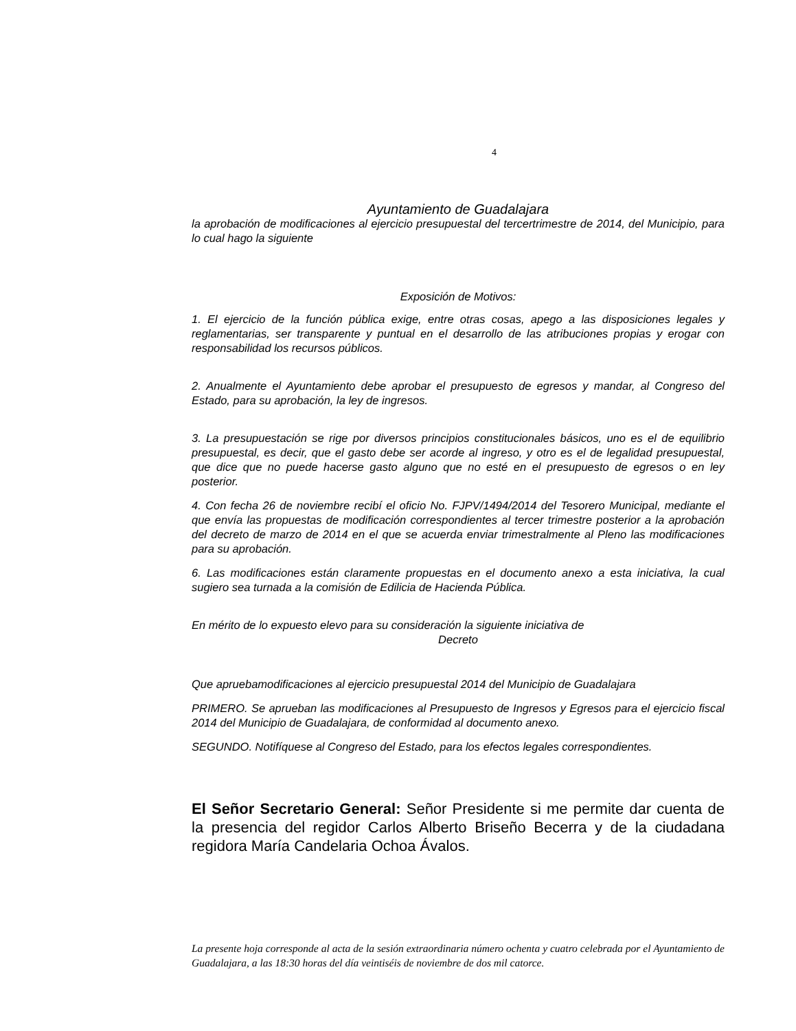4
Ayuntamiento de Guadalajara
la aprobación de modificaciones al ejercicio presupuestal del tercertrimestre de 2014, del Municipio, para lo cual hago la siguiente
Exposición de Motivos:
1. El ejercicio de la función pública exige, entre otras cosas, apego a las disposiciones legales y reglamentarias, ser transparente y puntual en el desarrollo de las atribuciones propias y erogar con responsabilidad los recursos públicos.
2. Anualmente el Ayuntamiento debe aprobar el presupuesto de egresos y mandar, al Congreso del Estado, para su aprobación, la ley de ingresos.
3. La presupuestación se rige por diversos principios constitucionales básicos, uno es el de equilibrio presupuestal, es decir, que el gasto debe ser acorde al ingreso, y otro es el de legalidad presupuestal, que dice que no puede hacerse gasto alguno que no esté en el presupuesto de egresos o en ley posterior.
4. Con fecha 26 de noviembre recibí el oficio No. FJPV/1494/2014 del Tesorero Municipal, mediante el que envía las propuestas de modificación correspondientes al tercer trimestre posterior a la aprobación del decreto de marzo de 2014 en el que se acuerda enviar trimestralmente al Pleno las modificaciones para su aprobación.
6. Las modificaciones están claramente propuestas en el documento anexo a esta iniciativa, la cual sugiero sea turnada a la comisión de Edilicia de Hacienda Pública.
En mérito de lo expuesto elevo para su consideración la siguiente iniciativa de
Decreto
Que apruebamodificaciones al ejercicio presupuestal 2014 del Municipio de Guadalajara
PRIMERO. Se aprueban las modificaciones al Presupuesto de Ingresos y Egresos para el ejercicio fiscal 2014 del Municipio de Guadalajara, de conformidad al documento anexo.
SEGUNDO. Notifíquese al Congreso del Estado, para los efectos legales correspondientes.
El Señor Secretario General: Señor Presidente si me permite dar cuenta de la presencia del regidor Carlos Alberto Briseño Becerra y de la ciudadana regidora María Candelaria Ochoa Ávalos.
La presente hoja corresponde al acta de la sesión extraordinaria número ochenta y cuatro celebrada por el Ayuntamiento de Guadalajara, a las 18:30 horas del día veintiséis de noviembre de dos mil catorce.